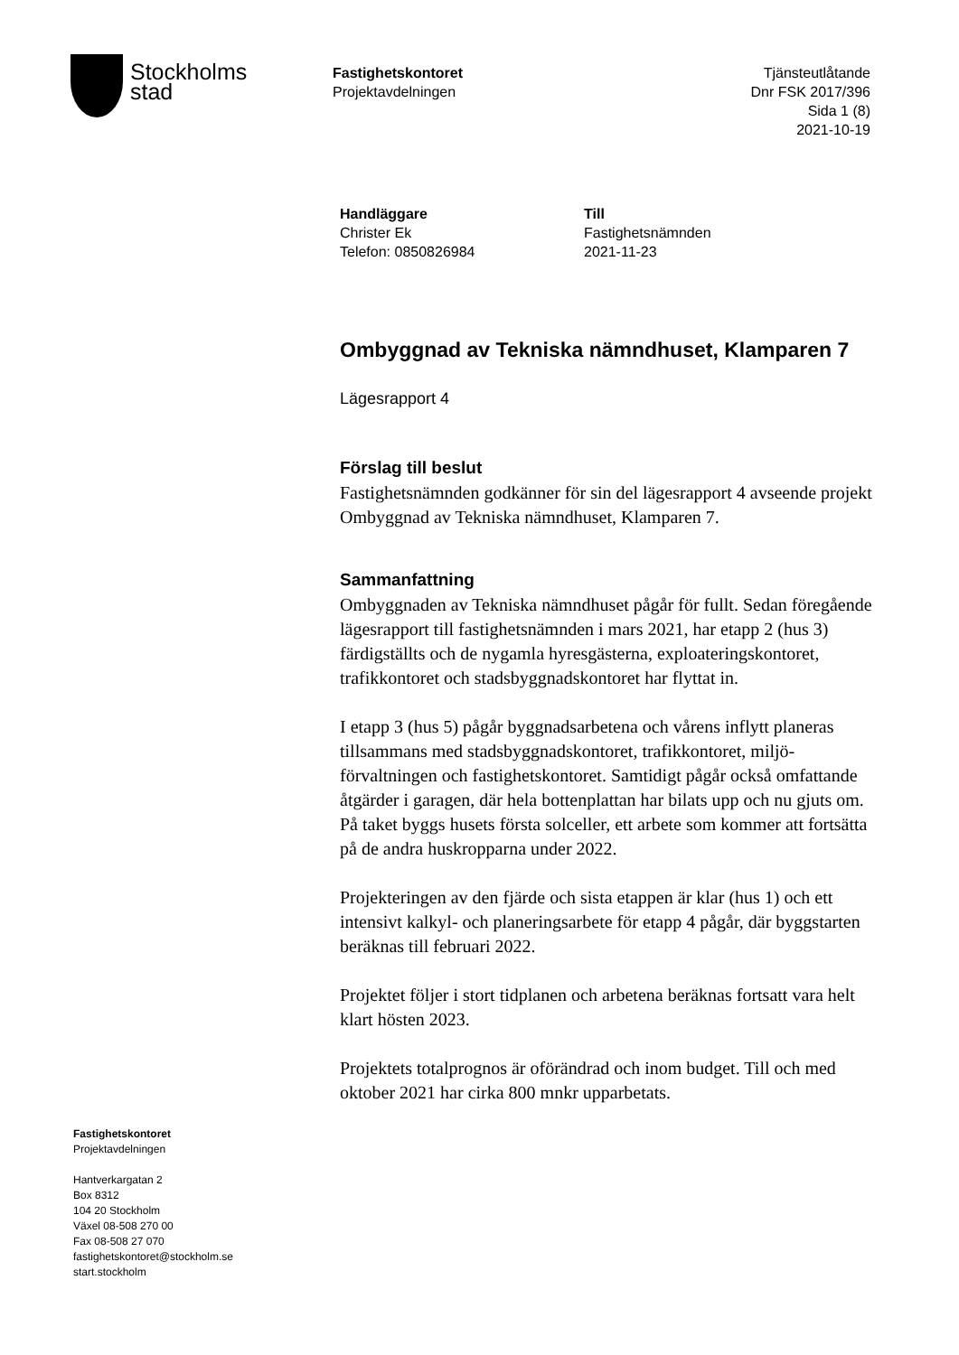Stockholms
stad
Fastighetskontoret
Projektavdelningen
Tjänsteutlåtande
Dnr FSK 2017/396
Sida 1 (8)
2021-10-19
Handläggare
Christer Ek
Telefon: 0850826984
Till
Fastighetsnämnden
2021-11-23
Ombyggnad av Tekniska nämndhuset, Klamparen 7
Lägesrapport 4
Förslag till beslut
Fastighetsnämnden godkänner för sin del lägesrapport 4 avseende projekt Ombyggnad av Tekniska nämndhuset, Klamparen 7.
Sammanfattning
Ombyggnaden av Tekniska nämndhuset pågår för fullt. Sedan föregående lägesrapport till fastighetsnämnden i mars 2021, har etapp 2 (hus 3) färdigställts och de nygamla hyresgästerna, exploateringskontoret, trafikkontoret och stadsbyggnadskontoret har flyttat in.
I etapp 3 (hus 5) pågår byggnadsarbetena och vårens inflytt planeras tillsammans med stadsbyggnadskontoret, trafikkontoret, miljö-förvaltningen och fastighetskontoret. Samtidigt pågår också omfattande åtgärder i garagen, där hela bottenplattan har bilats upp och nu gjuts om. På taket byggs husets första solceller, ett arbete som kommer att fortsätta på de andra huskropparna under 2022.
Projekteringen av den fjärde och sista etappen är klar (hus 1) och ett intensivt kalkyl- och planeringsarbete för etapp 4 pågår, där byggstarten beräknas till februari 2022.
Projektet följer i stort tidplanen och arbetena beräknas fortsatt vara helt klart hösten 2023.
Projektets totalprognos är oförändrad och inom budget. Till och med oktober 2021 har cirka 800 mnkr upparbetats.
Fastighetskontoret
Projektavdelningen
Hantverkargatan 2
Box 8312
104 20 Stockholm
Växel 08-508 270 00
Fax 08-508 27 070
fastighetskontoret@stockholm.se
start.stockholm